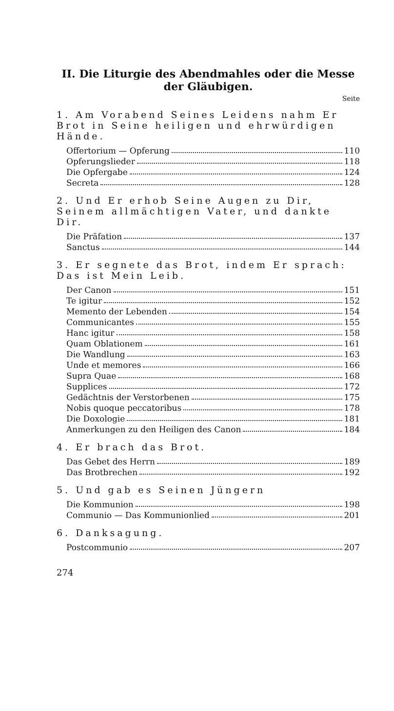II. Die Liturgie des Abendmahles oder die Messe
der Gläubigen.
Seite
1. Am Vorabend Seines Leidens nahm Er Brot in Seine heiligen und ehrwürdigen Hände.
Offertorium — Opferung 110
Opferungslieder 118
Die Opfergabe 124
Secreta 128
2. Und Er erhob Seine Augen zu Dir, Seinem allmächtigen Vater, und dankte Dir.
Die Präfation 137
Sanctus 144
3. Er segnete das Brot, indem Er sprach: Das ist Mein Leib.
Der Canon 151
Te igitur 152
Memento der Lebenden 154
Communicantes 155
Hanc igitur 158
Quam Oblationem 161
Die Wandlung 163
Unde et memores 166
Supra Quae 168
Supplices 172
Gedächtnis der Verstorbenen 175
Nobis quoque peccatoribus 178
Die Doxologie 181
Anmerkungen zu den Heiligen des Canon 184
4. Er brach das Brot.
Das Gebet des Herrn 189
Das Brotbrechen 192
5. Und gab es Seinen Jüngern
Die Kommunion 198
Communio — Das Kommunionlied 201
6. Danksagung.
Postcommunio 207
274